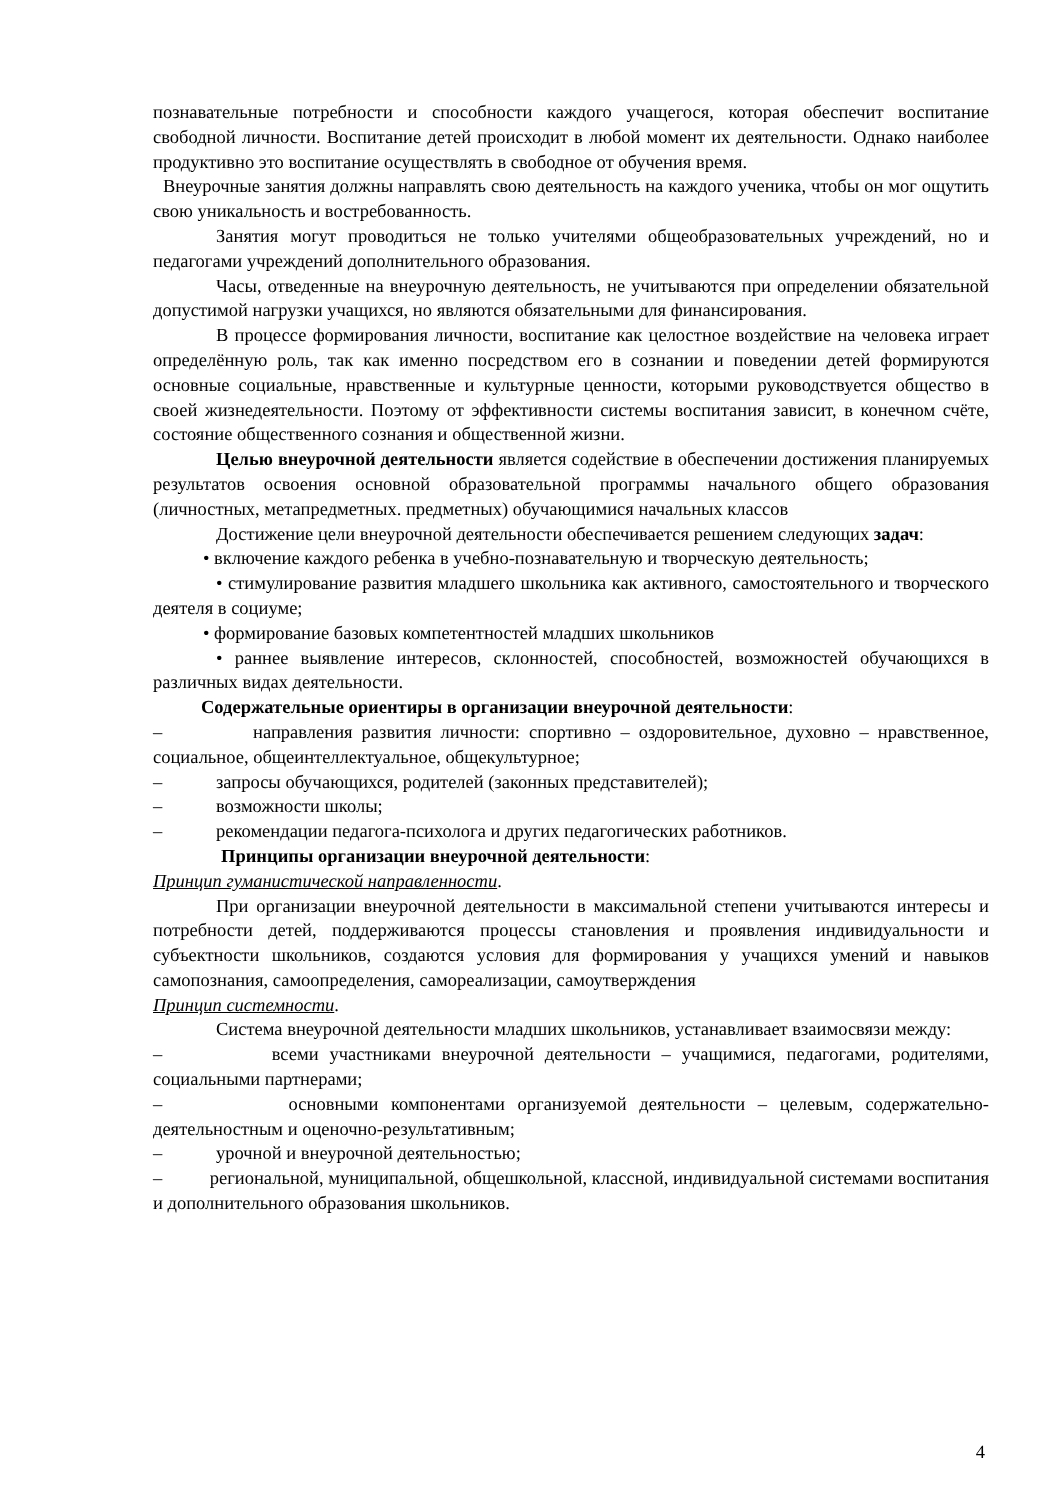познавательные потребности и способности каждого учащегося, которая обеспечит воспитание свободной личности. Воспитание детей происходит в любой момент их деятельности. Однако наиболее продуктивно это воспитание осуществлять в свободное от обучения время.
Внеурочные занятия должны направлять свою деятельность на каждого ученика, чтобы он мог ощутить свою уникальность и востребованность.
Занятия могут проводиться не только учителями общеобразовательных учреждений, но и педагогами учреждений дополнительного образования.
Часы, отведенные на внеурочную деятельность, не учитываются при определении обязательной допустимой нагрузки учащихся, но являются обязательными для финансирования.
В процессе формирования личности, воспитание как целостное воздействие на человека играет определённую роль, так как именно посредством его в сознании и поведении детей формируются основные социальные, нравственные и культурные ценности, которыми руководствуется общество в своей жизнедеятельности. Поэтому от эффективности системы воспитания зависит, в конечном счёте, состояние общественного сознания и общественной жизни.
Целью внеурочной деятельности является содействие в обеспечении достижения планируемых результатов освоения основной образовательной программы начального общего образования (личностных, метапредметных. предметных) обучающимися начальных классов
Достижение цели внеурочной деятельности обеспечивается решением следующих задач:
• включение каждого ребенка в учебно-познавательную и творческую деятельность;
• стимулирование развития младшего школьника как активного, самостоятельного и творческого деятеля в социуме;
• формирование базовых компетентностей младших школьников
• раннее выявление интересов, склонностей, способностей, возможностей обучающихся в различных видах деятельности.
Содержательные ориентиры в организации внеурочной деятельности:
– направления развития личности: спортивно – оздоровительное, духовно – нравственное, социальное, общеинтеллектуальное, общекультурное;
– запросы обучающихся, родителей (законных представителей);
– возможности школы;
– рекомендации педагога-психолога и других педагогических работников.
Принципы организации внеурочной деятельности:
Принцип гуманистической направленности.
При организации внеурочной деятельности в максимальной степени учитываются интересы и потребности детей, поддерживаются процессы становления и проявления индивидуальности и субъектности школьников, создаются условия для формирования у учащихся умений и навыков самопознания, самоопределения, самореализации, самоутверждения
Принцип системности.
Система внеурочной деятельности младших школьников, устанавливает взаимосвязи между:
– всеми участниками внеурочной деятельности – учащимися, педагогами, родителями, социальными партнерами;
– основными компонентами организуемой деятельности – целевым, содержательно-деятельностным и оценочно-результативным;
– урочной и внеурочной деятельностью;
– региональной, муниципальной, общешкольной, классной, индивидуальной системами воспитания и дополнительного образования школьников.
4